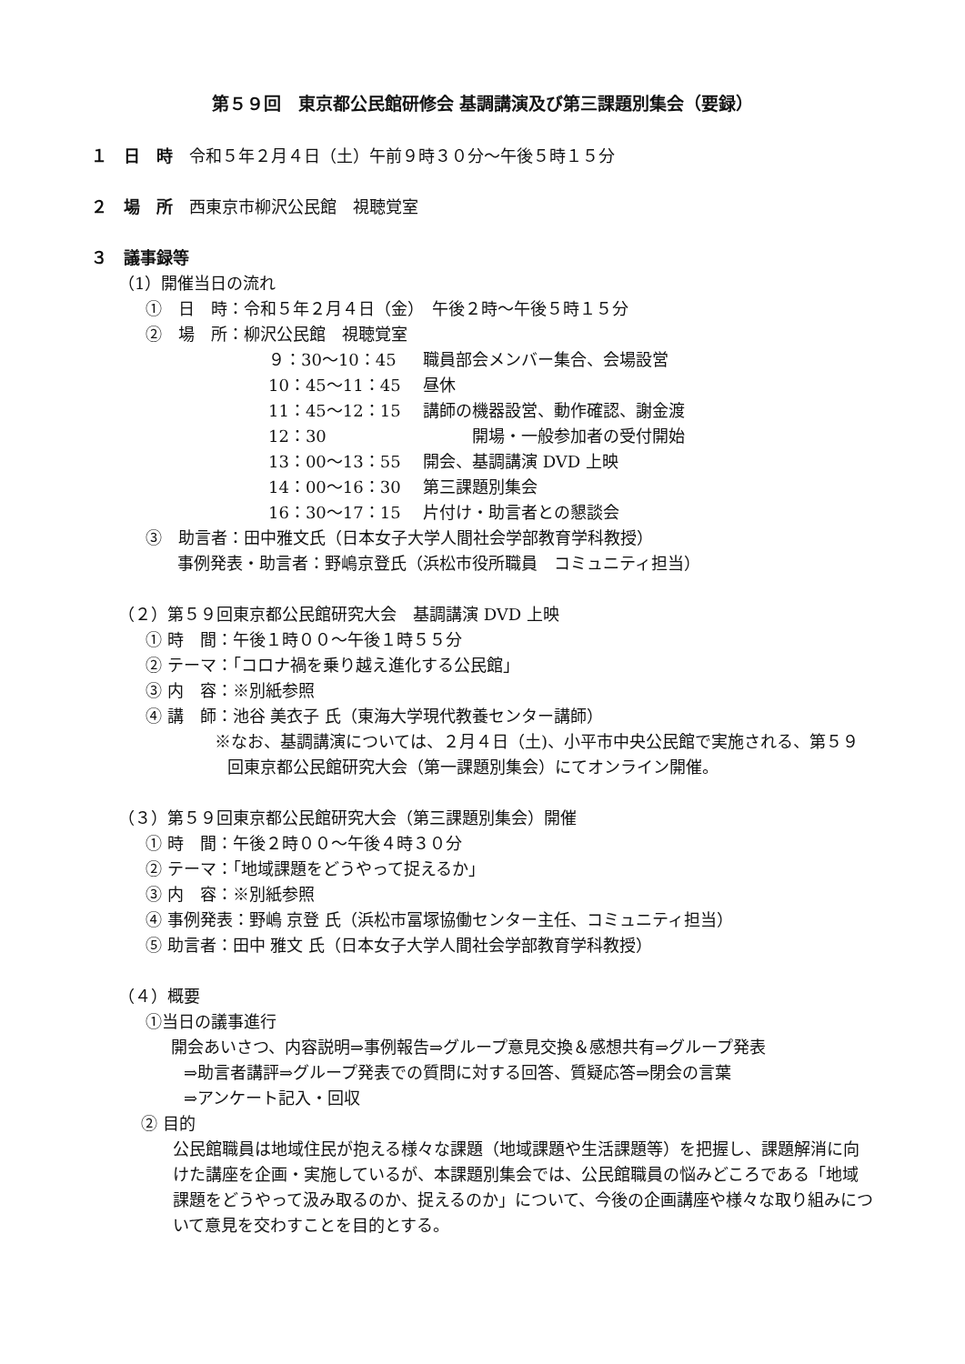第５９回　東京都公民館研修会 基調講演及び第三課題別集会（要録）
１　日　時　令和５年２月４日（土）午前９時３０分～午後５時１５分
２　場　所　西東京市柳沢公民館　視聴覚室
３　議事録等
（1）開催当日の流れ
①　日　時：令和５年２月４日（金）　午後２時～午後５時１５分
②　場　所：柳沢公民館　視聴覚室
９：30～10：45 職員部会メンバー集合、会場設営
10：45～11：45 昼休
11：45～12：15 講師の機器設営、動作確認、謝金渡
12：30　　　開場・一般参加者の受付開始
13：00～13：55 開会、基調講演 DVD 上映
14：00～16：30 第三課題別集会
16：30～17：15 片付け・助言者との懇談会
③　助言者：田中雅文氏（日本女子大学人間社会学部教育学科教授）
事例発表・助言者：野嶋京登氏（浜松市役所職員　コミュニティ担当）
（２）第５９回東京都公民館研究大会　基調講演 DVD 上映
① 時　間：午後１時００～午後１時５５分
② テーマ：「コロナ禍を乗り越え進化する公民館」
③ 内　容：※別紙参照
④ 講　師：池谷 美衣子 氏（東海大学現代教養センター講師）
※なお、基調講演については、２月４日（土)、小平市中央公民館で実施される、第５９回東京都公民館研究大会（第一課題別集会）にてオンライン開催。
（３）第５９回東京都公民館研究大会（第三課題別集会）開催
① 時　間：午後２時００～午後４時３０分
② テーマ：「地域課題をどうやって捉えるか」
③ 内　容：※別紙参照
④ 事例発表：野嶋 京登 氏（浜松市冨塚協働センター主任、コミュニティ担当）
⑤ 助言者：田中 雅文 氏（日本女子大学人間社会学部教育学科教授）
（４）概要
①当日の議事進行
開会あいさつ、内容説明⇒事例報告⇒グループ意見交換＆感想共有⇒グループ発表
⇒助言者講評⇒グループ発表での質問に対する回答、質疑応答⇒閉会の言葉
⇒アンケート記入・回収
② 目的
公民館職員は地域住民が抱える様々な課題（地域課題や生活課題等）を把握し、課題解消に向けた講座を企画・実施しているが、本課題別集会では、公民館職員の悩みどころである「地域課題をどうやって汲み取るのか、捉えるのか」について、今後の企画講座や様々な取り組みについて意見を交わすことを目的とする。